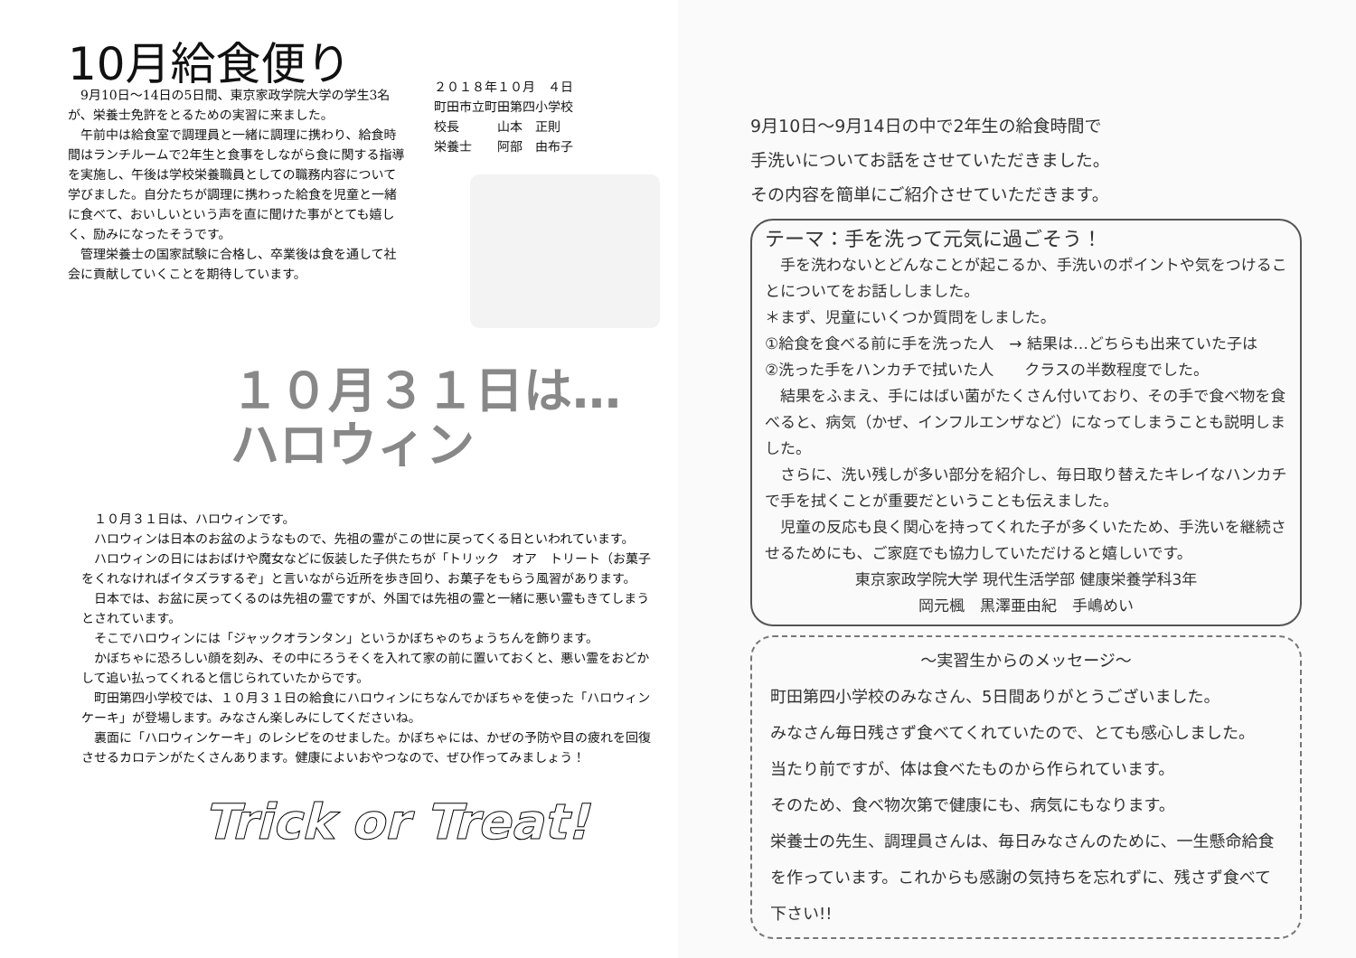10月給食便り
9月10日～14日の5日間、東京家政学院大学の学生3名が、栄養士免許をとるための実習に来ました。
午前中は給食室で調理員と一緒に調理に携わり、給食時間はランチルームで2年生と食事をしながら食に関する指導を実施し、午後は学校栄養職員としての職務内容について学びました。自分たちが調理に携わった給食を児童と一緒に食べて、おいしいという声を直に聞けた事がとても嬉しく、励みになったそうです。
管理栄養士の国家試験に合格し、卒業後は食を通して社会に貢献していくことを期待しています。
２０１８年１０月　４日
町田市立町田第四小学校
校長　　　山本　正則
栄養士　　阿部　由布子
１０月３１日は…
ハロウィン
１０月３１日は、ハロウィンです。
ハロウィンは日本のお盆のようなもので、先祖の霊がこの世に戻ってくる日といわれています。
ハロウィンの日にはおばけや魔女などに仮装した子供たちが「トリック　オア　トリート（お菓子をくれなければイタズラするぞ」と言いながら近所を歩き回り、お菓子をもらう風習があります。
日本では、お盆に戻ってくるのは先祖の霊ですが、外国では先祖の霊と一緒に悪い霊もきてしまうとされています。
そこでハロウィンには「ジャックオランタン」というかぼちゃのちょうちんを飾ります。
かぼちゃに恐ろしい顔を刻み、その中にろうそくを入れて家の前に置いておくと、悪い霊をおどかして追い払ってくれると信じられていたからです。
町田第四小学校では、１０月３１日の給食にハロウィンにちなんでかぼちゃを使った「ハロウィンケーキ」が登場します。みなさん楽しみにしてくださいね。
裏面に「ハロウィンケーキ」のレシピをのせました。かぼちゃには、かぜの予防や目の疲れを回復させるカロテンがたくさんあります。健康によいおやつなので、ぜひ作ってみましょう！
Trick or Treat!
9月10日～9月14日の中で2年生の給食時間で
手洗いについてお話をさせていただきました。
その内容を簡単にご紹介させていただきます。
テーマ：手を洗って元気に過ごそう！
手を洗わないとどんなことが起こるか、手洗いのポイントや気をつけることについてをお話ししました。
＊まず、児童にいくつか質問をしました。
①給食を食べる前に手を洗った人　→ 結果は…どちらも出来ていた子は
②洗った手をハンカチで拭いた人　　クラスの半数程度でした。
結果をふまえ、手にはばい菌がたくさん付いており、その手で食べ物を食べると、病気（かぜ、インフルエンザなど）になってしまうことも説明しました。
さらに、洗い残しが多い部分を紹介し、毎日取り替えたキレイなハンカチで手を拭くことが重要だということも伝えました。
児童の反応も良く関心を持ってくれた子が多くいたため、手洗いを継続させるためにも、ご家庭でも協力していただけると嬉しいです。
東京家政学院大学 現代生活学部 健康栄養学科3年
岡元楓　黒澤亜由紀　手嶋めい
～実習生からのメッセージ～
町田第四小学校のみなさん、5日間ありがとうございました。
みなさん毎日残さず食べてくれていたので、とても感心しました。
当たり前ですが、体は食べたものから作られています。
そのため、食べ物次第で健康にも、病気にもなります。
栄養士の先生、調理員さんは、毎日みなさんのために、一生懸命給食を作っています。これからも感謝の気持ちを忘れずに、残さず食べて下さい!!